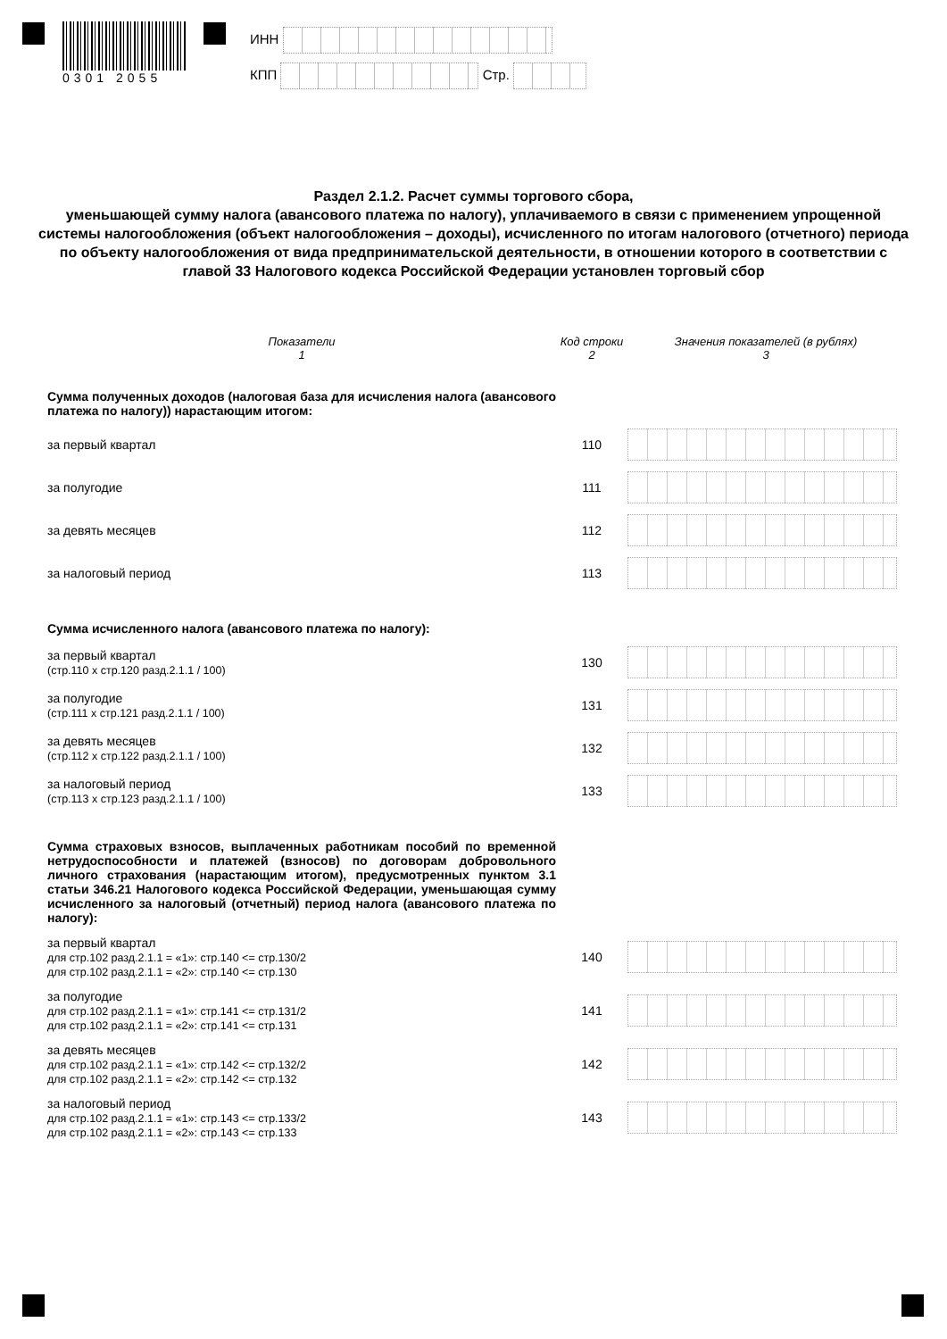0301 2055
ИНН
КПП Стр.
Раздел 2.1.2. Расчет суммы торгового сбора,
уменьшающей сумму налога (авансового платежа по налогу), уплачиваемого в связи с применением упрощенной системы налогообложения (объект налогообложения – доходы), исчисленного по итогам налогового (отчетного) периода по объекту налогообложения от вида предпринимательской деятельности, в отношении которого в соответствии с главой 33 Налогового кодекса Российской Федерации установлен торговый сбор
| Показатели 1 | Код строки 2 | Значения показателей (в рублях) 3 |
| --- | --- | --- |
| Сумма полученных доходов (налоговая база для исчисления налога (авансового платежа по налогу)) нарастающим итогом: | | |
| за первый квартал | 110 | |
| за полугодие | 111 | |
| за девять месяцев | 112 | |
| за налоговый период | 113 | |
| Сумма исчисленного налога (авансового платежа по налогу): | | |
| за первый квартал (стр.110 х стр.120 разд.2.1.1 / 100) | 130 | |
| за полугодие (стр.111 х стр.121 разд.2.1.1 / 100) | 131 | |
| за девять месяцев (стр.112 х стр.122 разд.2.1.1 / 100) | 132 | |
| за налоговый период (стр.113 х стр.123 разд.2.1.1 / 100) | 133 | |
| Сумма страховых взносов, выплаченных работникам пособий по временной нетрудоспособности и платежей (взносов) по договорам добровольного личного страхования (нарастающим итогом), предусмотренных пунктом 3.1 статьи 346.21 Налогового кодекса Российской Федерации, уменьшающая сумму исчисленного за налоговый (отчетный) период налога (авансового платежа по налогу): | | |
| за первый квартал для стр.102 разд.2.1.1 = «1»: стр.140 <= стр.130/2 для стр.102 разд.2.1.1 = «2»: стр.140 <= стр.130 | 140 | |
| за полугодие для стр.102 разд.2.1.1 = «1»: стр.141 <= стр.131/2 для стр.102 разд.2.1.1 = «2»: стр.141 <= стр.131 | 141 | |
| за девять месяцев для стр.102 разд.2.1.1 = «1»: стр.142 <= стр.132/2 для стр.102 разд.2.1.1 = «2»: стр.142 <= стр.132 | 142 | |
| за налоговый период для стр.102 разд.2.1.1 = «1»: стр.143 <= стр.133/2 для стр.102 разд.2.1.1 = «2»: стр.143 <= стр.133 | 143 | |